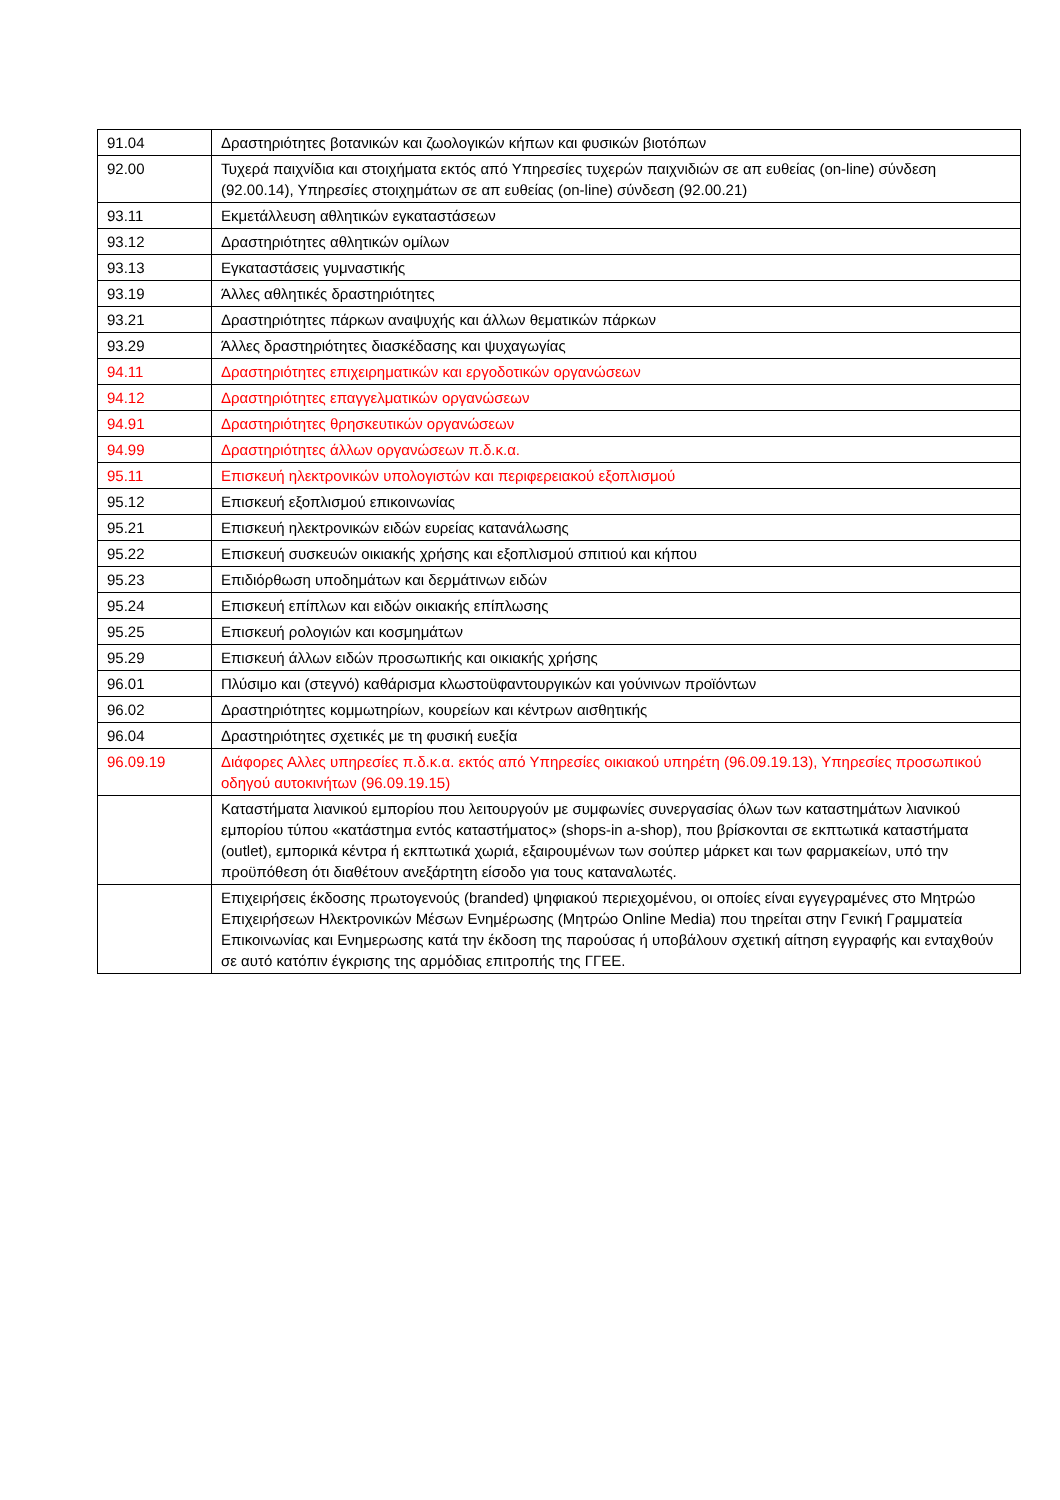| 91.04 | Δραστηριότητες βοτανικών και ζωολογικών κήπων και φυσικών βιοτόπων |
| 92.00 | Τυχερά παιχνίδια και στοιχήματα εκτός από Υπηρεσίες τυχερών παιχνιδιών σε απ ευθείας (on-line) σύνδεση (92.00.14), Υπηρεσίες στοιχημάτων σε απ ευθείας (on-line) σύνδεση (92.00.21) |
| 93.11 | Εκμετάλλευση αθλητικών εγκαταστάσεων |
| 93.12 | Δραστηριότητες αθλητικών ομίλων |
| 93.13 | Εγκαταστάσεις γυμναστικής |
| 93.19 | Άλλες αθλητικές δραστηριότητες |
| 93.21 | Δραστηριότητες πάρκων αναψυχής και άλλων θεματικών πάρκων |
| 93.29 | Άλλες δραστηριότητες διασκέδασης και ψυχαγωγίας |
| 94.11 | Δραστηριότητες επιχειρηματικών και εργοδοτικών οργανώσεων |
| 94.12 | Δραστηριότητες επαγγελματικών οργανώσεων |
| 94.91 | Δραστηριότητες θρησκευτικών οργανώσεων |
| 94.99 | Δραστηριότητες άλλων οργανώσεων π.δ.κ.α. |
| 95.11 | Επισκευή ηλεκτρονικών υπολογιστών και περιφερειακού εξοπλισμού |
| 95.12 | Επισκευή εξοπλισμού επικοινωνίας |
| 95.21 | Επισκευή ηλεκτρονικών ειδών ευρείας κατανάλωσης |
| 95.22 | Επισκευή συσκευών οικιακής χρήσης και εξοπλισμού σπιτιού και κήπου |
| 95.23 | Επιδιόρθωση υποδημάτων και δερμάτινων ειδών |
| 95.24 | Επισκευή επίπλων και ειδών οικιακής επίπλωσης |
| 95.25 | Επισκευή ρολογιών και κοσμημάτων |
| 95.29 | Επισκευή άλλων ειδών προσωπικής και οικιακής χρήσης |
| 96.01 | Πλύσιμο και (στεγνό) καθάρισμα κλωστοϋφαντουργικών και γούνινων προϊόντων |
| 96.02 | Δραστηριότητες κομμωτηρίων, κουρείων και κέντρων αισθητικής |
| 96.04 | Δραστηριότητες σχετικές με τη φυσική ευεξία |
| 96.09.19 | Διάφορες Αλλες υπηρεσίες π.δ.κ.α. εκτός από Υπηρεσίες οικιακού υπηρέτη (96.09.19.13), Υπηρεσίες προσωπικού οδηγού αυτοκινήτων (96.09.19.15) |
| | Καταστήματα λιανικού εμπορίου που λειτουργούν με συμφωνίες συνεργασίας όλων των καταστημάτων λιανικού εμπορίου τύπου «κατάστημα εντός καταστήματος» (shops-in a-shop), που βρίσκονται σε εκπτωτικά καταστήματα (outlet), εμπορικά κέντρα ή εκπτωτικά χωριά, εξαιρουμένων των σούπερ μάρκετ και των φαρμακείων, υπό την προϋπόθεση ότι διαθέτουν ανεξάρτητη είσοδο για τους καταναλωτές. |
| | Επιχειρήσεις έκδοσης πρωτογενούς (branded) ψηφιακού περιεχομένου, οι οποίες είναι εγγεγραμένες στο Μητρώο Επιχειρήσεων Ηλεκτρονικών Μέσων Ενημέρωσης (Μητρώο Online Media) που τηρείται στην Γενική Γραμματεία Επικοινωνίας και Ενημερωσης κατά την έκδοση της παρούσας ή υποβάλουν σχετική αίτηση εγγραφής και ενταχθούν σε αυτό κατόπιν έγκρισης της αρμόδιας επιτροπής της ΓΓΕΕ. |